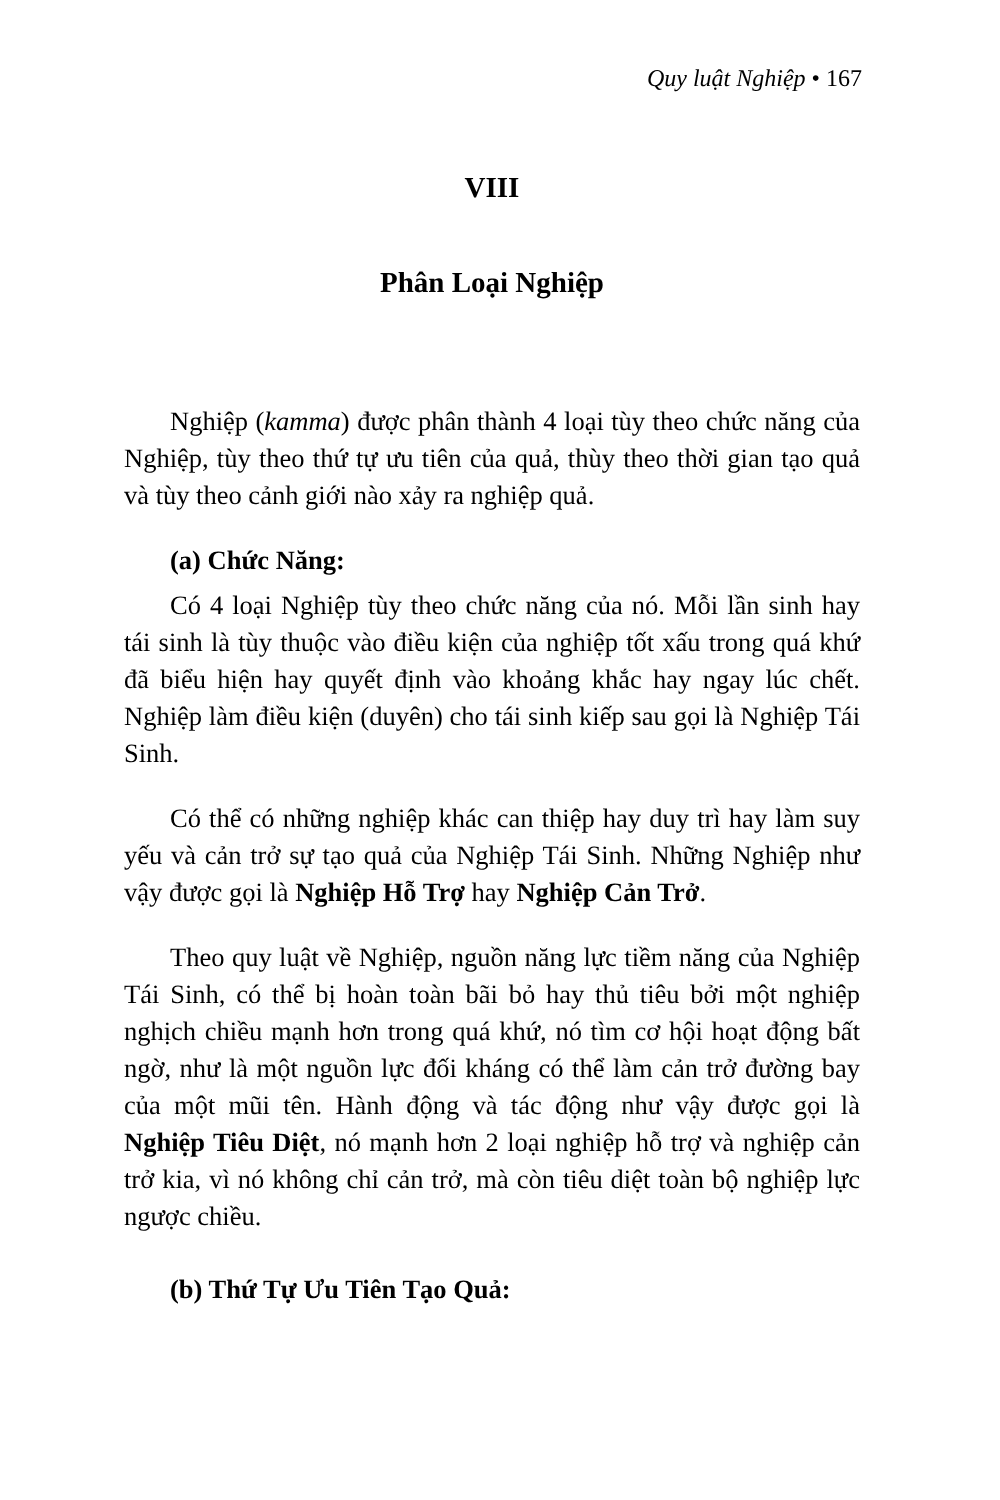Quy luật Nghiệp • 167
VIII
Phân Loại Nghiệp
Nghiệp (kamma) được phân thành 4 loại tùy theo chức năng của Nghiệp, tùy theo thứ tự ưu tiên của quả, thùy theo thời gian tạo quả và tùy theo cảnh giới nào xảy ra nghiệp quả.
(a) Chức Năng:
Có 4 loại Nghiệp tùy theo chức năng của nó. Mỗi lần sinh hay tái sinh là tùy thuộc vào điều kiện của nghiệp tốt xấu trong quá khứ đã biểu hiện hay quyết định vào khoảng khắc hay ngay lúc chết. Nghiệp làm điều kiện (duyên) cho tái sinh kiếp sau gọi là Nghiệp Tái Sinh.
Có thể có những nghiệp khác can thiệp hay duy trì hay làm suy yếu và cản trở sự tạo quả của Nghiệp Tái Sinh. Những Nghiệp như vậy được gọi là Nghiệp Hỗ Trợ hay Nghiệp Cản Trở.
Theo quy luật về Nghiệp, nguồn năng lực tiềm năng của Nghiệp Tái Sinh, có thể bị hoàn toàn bãi bỏ hay thủ tiêu bởi một nghiệp nghịch chiều mạnh hơn trong quá khứ, nó tìm cơ hội hoạt động bất ngờ, như là một nguồn lực đối kháng có thể làm cản trở đường bay của một mũi tên. Hành động và tác động như vậy được gọi là Nghiệp Tiêu Diệt, nó mạnh hơn 2 loại nghiệp hỗ trợ và nghiệp cản trở kia, vì nó không chỉ cản trở, mà còn tiêu diệt toàn bộ nghiệp lực ngược chiều.
(b) Thứ Tự Ưu Tiên Tạo Quả: